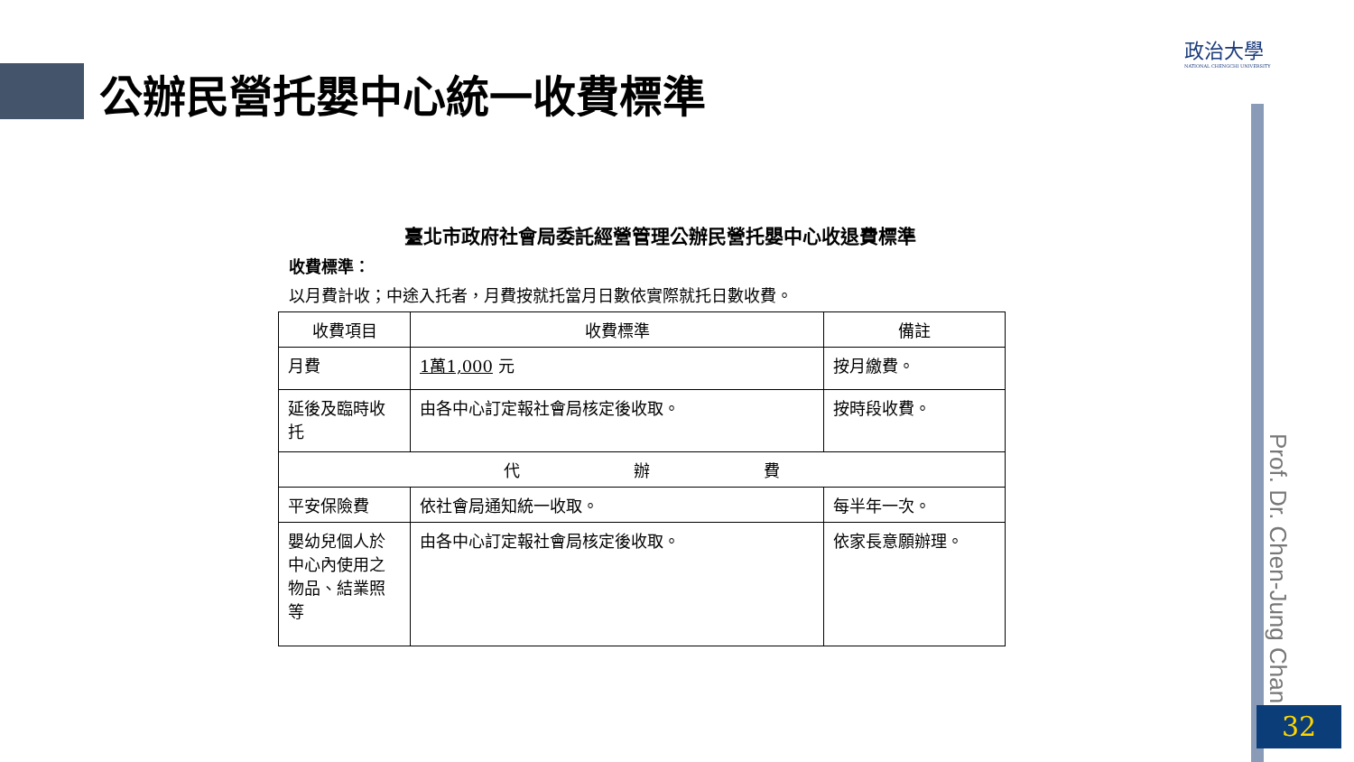公辦民營托嬰中心統一收費標準
政治大學
NATIONAL CHENGCHI UNIVERSITY
Prof. Dr. Chen-Jung Chan
32
臺北市政府社會局委託經營管理公辦民營托嬰中心收退費標準
收費標準：
以月費計收；中途入托者，月費按就托當月日數依實際就托日數收費。
| 收費項目 | 收費標準 | 備註 |
| --- | --- | --- |
| 月費 | 1萬1,000 元 | 按月繳費。 |
| 延後及臨時收托 | 由各中心訂定報社會局核定後收取。 | 按時段收費。 |
| 代 辦 費 | | |
| 平安保險費 | 依社會局通知統一收取。 | 每半年一次。 |
| 嬰幼兒個人於中心內使用之物品、結業照等 | 由各中心訂定報社會局核定後收取。 | 依家長意願辦理。 |